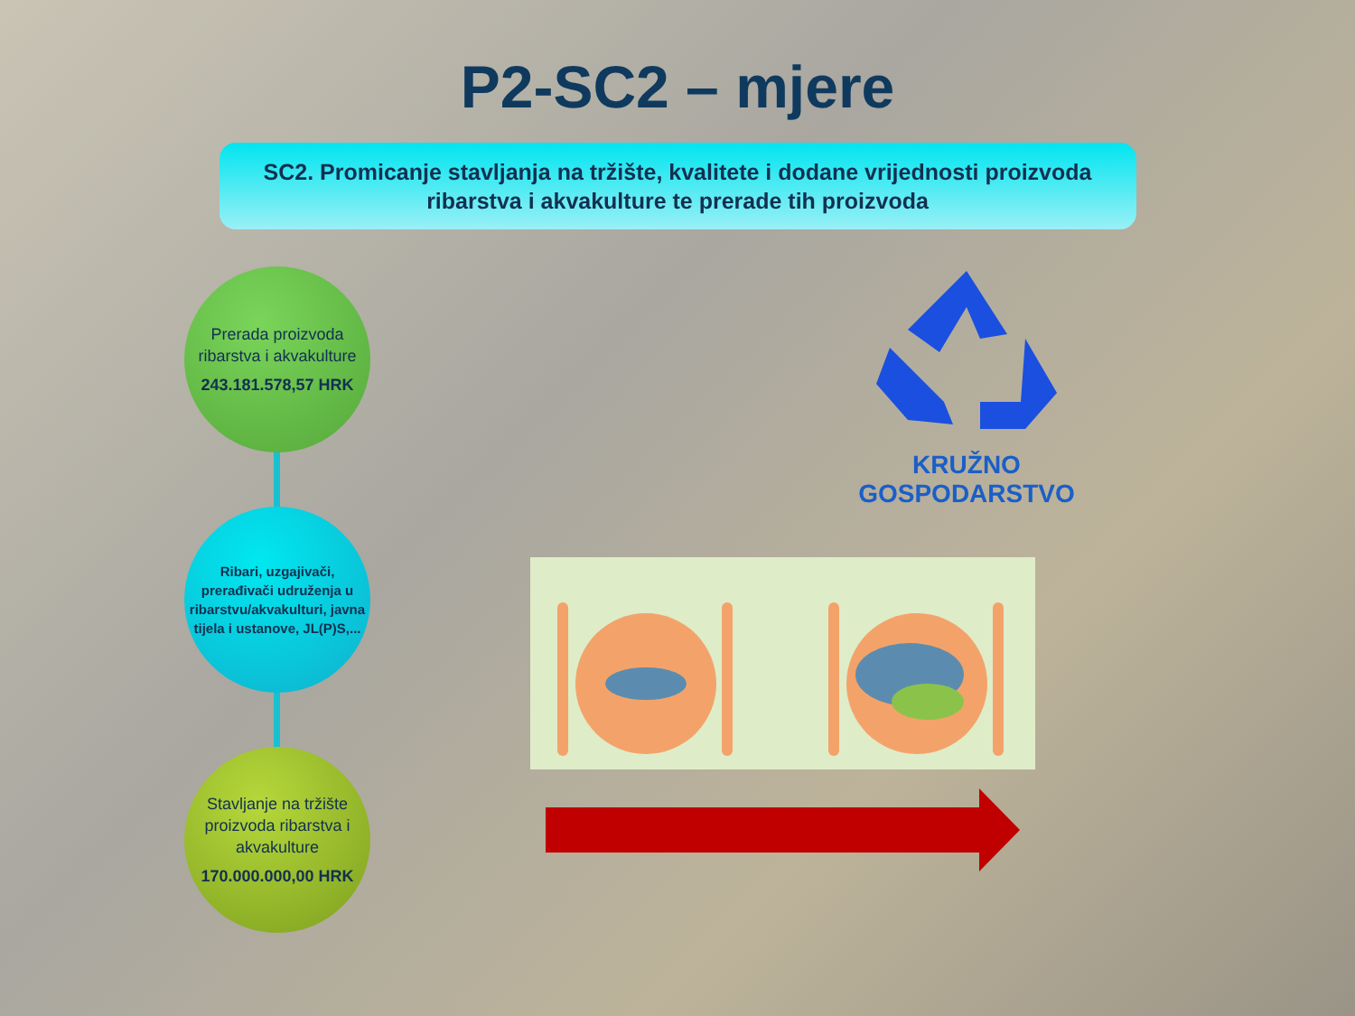P2-SC2 – mjere
SC2. Promicanje stavljanja na tržište, kvalitete i dodane vrijednosti proizvoda
ribarstva i akvakulture te prerade tih proizvoda
Prerada proizvoda ribarstva i akvakulture
243.181.578,57 HRK
Ribari, uzgajivači, prerađivači udruženja u ribarstvu/akvakulturi, javna tijela i ustanove, JL(P)S,...
Stavljanje na tržište proizvoda ribarstva i akvakulture
170.000.000,00 HRK
KRUŽNO GOSPODARSTVO